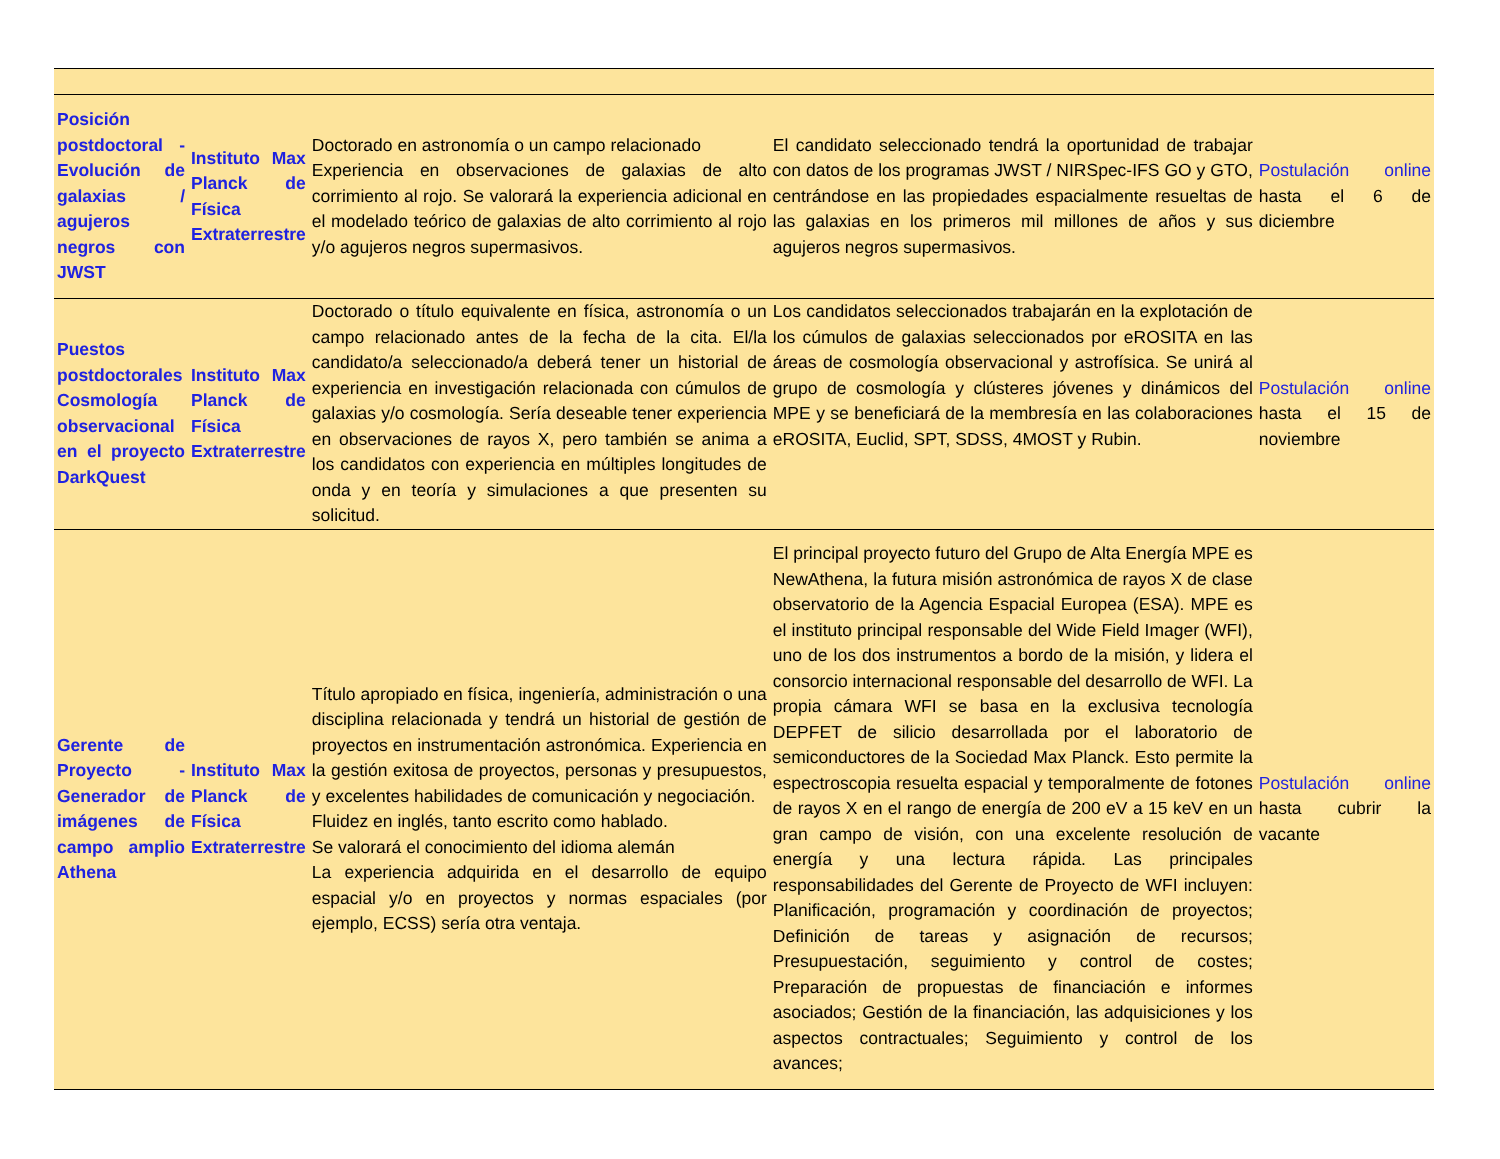| Posición postdoctoral - Evolución de galaxias / agujeros negros con JWST | Instituto Max Planck de Física Extraterrestre | Doctorado en astronomía o un campo relacionado Experiencia en observaciones de galaxias de alto corrimiento al rojo. Se valorará la experiencia adicional en el modelado teórico de galaxias de alto corrimiento al rojo y/o agujeros negros supermasivos. | El candidato seleccionado tendrá la oportunidad de trabajar con datos de los programas JWST / NIRSpec-IFS GO y GTO, centrándose en las propiedades espacialmente resueltas de las galaxias en los primeros mil millones de años y sus agujeros negros supermasivos. | Postulación online hasta el 6 de diciembre |
| Puestos postdoctorales Cosmología observacional en el proyecto DarkQuest | Instituto Max Planck de Física Extraterrestre | Doctorado o título equivalente en física, astronomía o un campo relacionado antes de la fecha de la cita. El/la candidato/a seleccionado/a deberá tener un historial de experiencia en investigación relacionada con cúmulos de galaxias y/o cosmología. Sería deseable tener experiencia en observaciones de rayos X, pero también se anima a los candidatos con experiencia en múltiples longitudes de onda y en teoría y simulaciones a que presenten su solicitud. | Los candidatos seleccionados trabajarán en la explotación de los cúmulos de galaxias seleccionados por eROSITA en las áreas de cosmología observacional y astrofísica. Se unirá al grupo de cosmología y clústeres jóvenes y dinámicos del MPE y se beneficiará de la membresía en las colaboraciones eROSITA, Euclid, SPT, SDSS, 4MOST y Rubin. | Postulación online hasta el 15 de noviembre |
| Gerente de Proyecto - Generador de imágenes de campo amplio Athena | Instituto Max Planck de Física Extraterrestre | Título apropiado en física, ingeniería, administración o una disciplina relacionada y tendrá un historial de gestión de proyectos en instrumentación astronómica. Experiencia en la gestión exitosa de proyectos, personas y presupuestos, y excelentes habilidades de comunicación y negociación. Fluidez en inglés, tanto escrito como hablado. Se valorará el conocimiento del idioma alemán La experiencia adquirida en el desarrollo de equipo espacial y/o en proyectos y normas espaciales (por ejemplo, ECSS) sería otra ventaja. | El principal proyecto futuro del Grupo de Alta Energía MPE es NewAthena, la futura misión astronómica de rayos X de clase observatorio de la Agencia Espacial Europea (ESA). MPE es el instituto principal responsable del Wide Field Imager (WFI), uno de los dos instrumentos a bordo de la misión, y lidera el consorcio internacional responsable del desarrollo de WFI. La propia cámara WFI se basa en la exclusiva tecnología DEPFET de silicio desarrollada por el laboratorio de semiconductores de la Sociedad Max Planck. Esto permite la espectroscopia resuelta espacial y temporalmente de fotones de rayos X en el rango de energía de 200 eV a 15 keV en un gran campo de visión, con una excelente resolución de energía y una lectura rápida. Las principales responsabilidades del Gerente de Proyecto de WFI incluyen: Planificación, programación y coordinación de proyectos; Definición de tareas y asignación de recursos; Presupuestación, seguimiento y control de costes; Preparación de propuestas de financiación e informes asociados; Gestión de la financiación, las adquisiciones y los aspectos contractuales; Seguimiento y control de los avances; | Postulación online hasta cubrir la vacante |